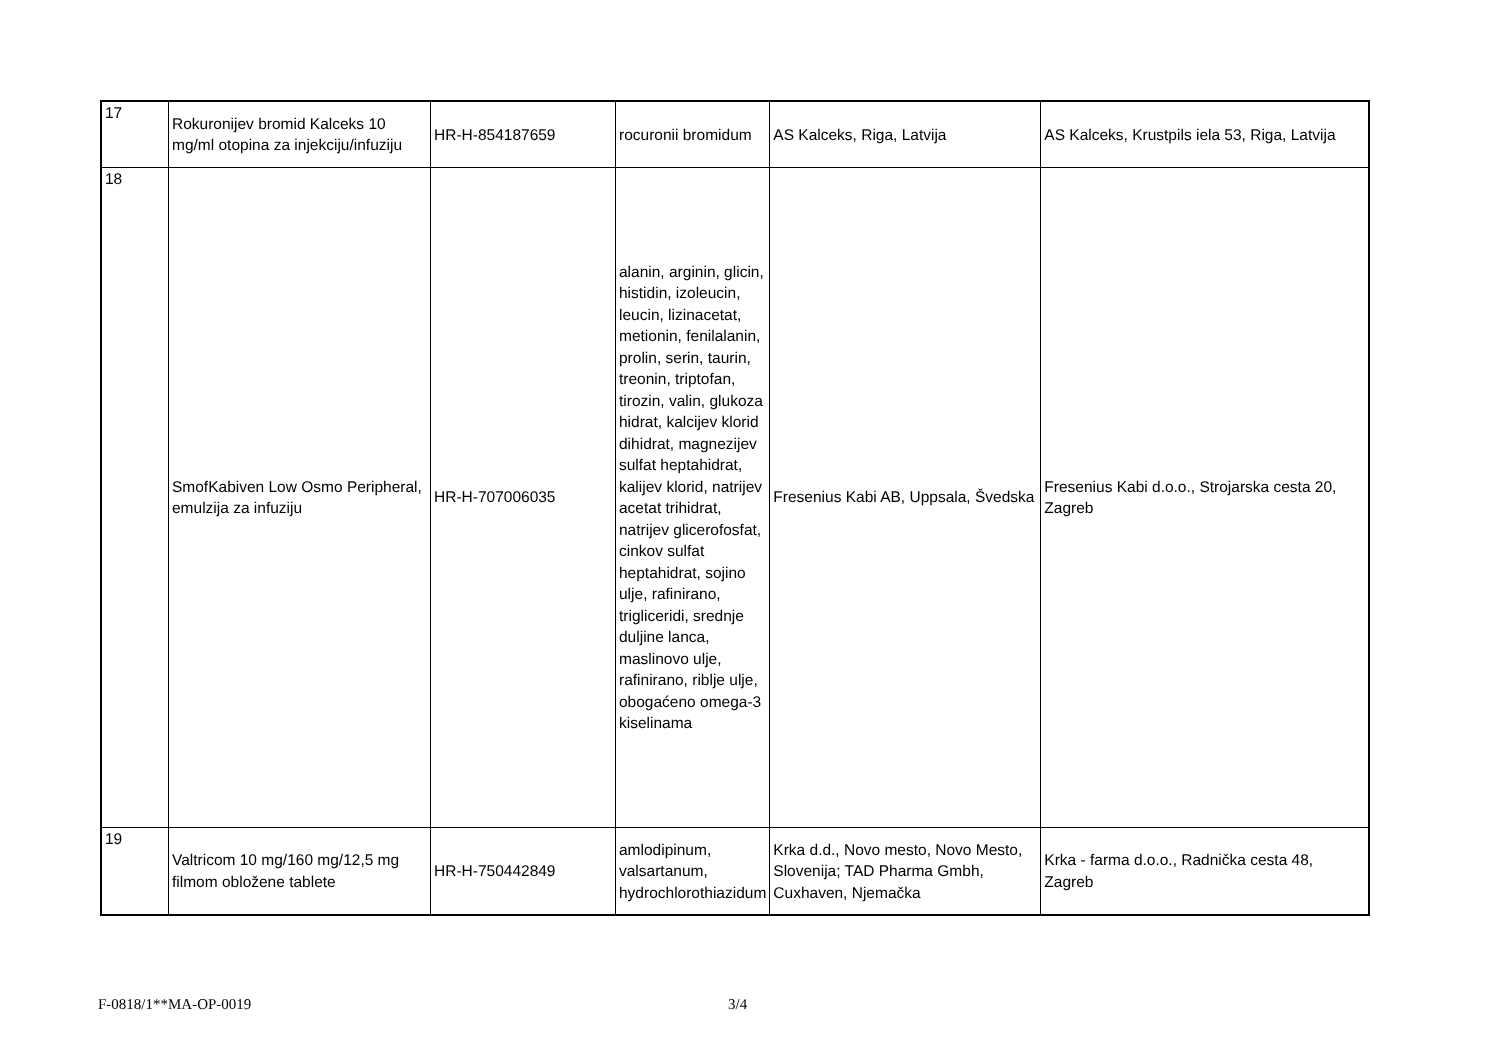| 17 | Rokuronijev bromid Kalceks 10 mg/ml otopina za injekciju/infuziju | HR-H-854187659 | rocuronii bromidum | AS Kalceks, Riga, Latvija | AS Kalceks, Krustpils iela 53, Riga, Latvija |
| 18 | SmofKabiven Low Osmo Peripheral, emulzija za infuziju | HR-H-707006035 | alanin, arginin, glicin, histidin, izoleucin, leucin, lizinacetat, metionin, fenilalanin, prolin, serin, taurin, treonin, triptofan, tirozin, valin, glukoza hidrat, kalcijev klorid dihidrat, magnezijev sulfat heptahidrat, kalijev klorid, natrijev acetat trihidrat, natrijev glicerofosfat, cinkov sulfat heptahidrat, sojino ulje, rafinirano, trigliceridi, srednje duljine lanca, maslinovo ulje, rafinirano, riblje ulje, obogaćeno omega-3 kiselinama | Fresenius Kabi AB, Uppsala, Švedska | Fresenius Kabi d.o.o., Strojarska cesta 20, Zagreb |
| 19 | Valtricom 10 mg/160 mg/12,5 mg filmom obložene tablete | HR-H-750442849 | amlodipinum, valsartanum, hydrochlorothiazidum | Krka d.d., Novo mesto, Novo Mesto, Slovenija; TAD Pharma Gmbh, Cuxhaven, Njemačka | Krka - farma d.o.o., Radnička cesta 48, Zagreb |
F-0818/1**MA-OP-0019 3/4